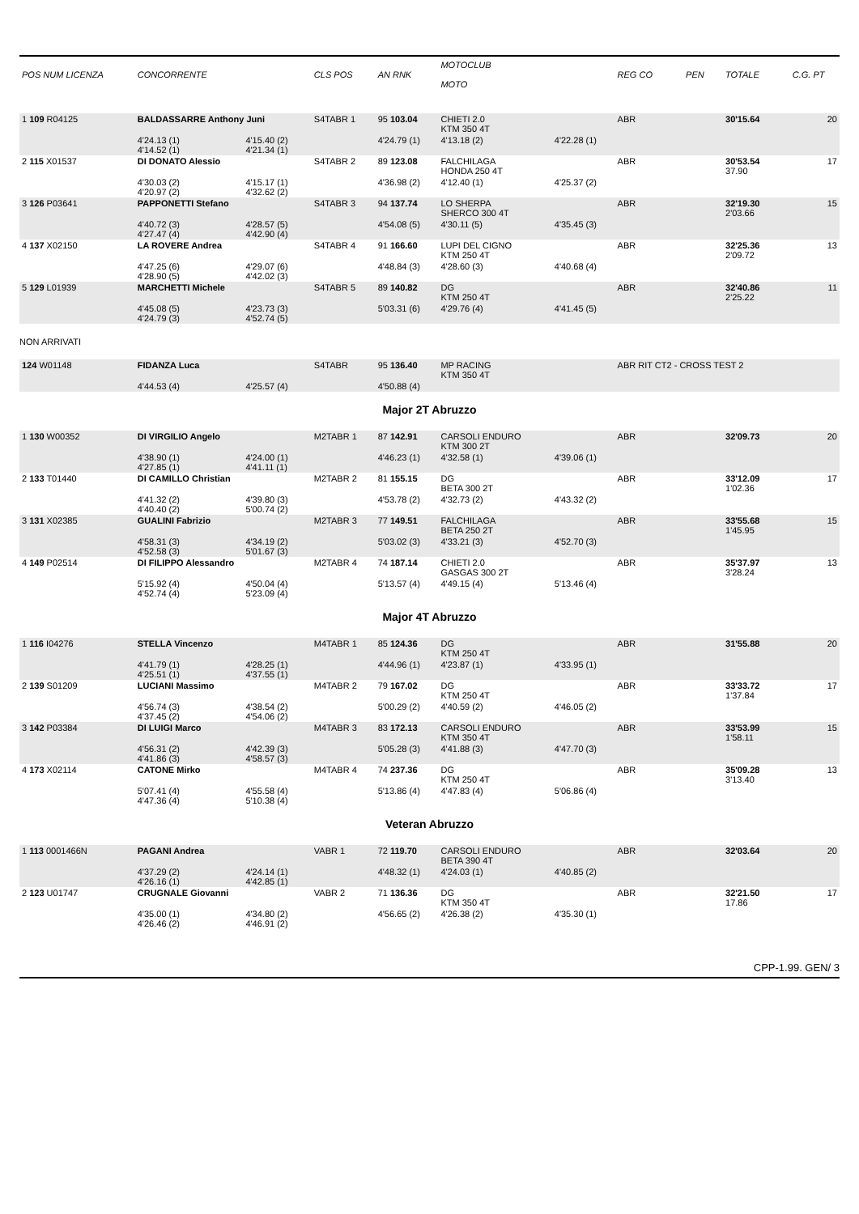| POS NUM LICENZA | CONCORRENTE | | CLS POS | AN RNK | MOTOCLUB MOTO | | REG CO | PEN | TOTALE | C.G. PT |
| --- | --- | --- | --- | --- | --- | --- | --- | --- | --- | --- |
| 1 109 R04125 | BALDASSARRE Anthony Juni | | S4TABR 1 | 95 103.04 | CHIETI 2.0 KTM 350 4T | | ABR | | 30'15.64 | 20 |
| | 4'24.13 (1) 4'14.52 (1) | 4'15.40 (2) 4'21.34 (1) | | 4'24.79 (1) | 4'13.18 (2) | 4'22.28 (1) | | | | |
| 2 115 X01537 | DI DONATO Alessio | | S4TABR 2 | 89 123.08 | FALCHILAGA HONDA 250 4T | | ABR | | 30'53.54 37.90 | 17 |
| | 4'30.03 (2) 4'20.97 (2) | 4'15.17 (1) 4'32.62 (2) | | 4'36.98 (2) | 4'12.40 (1) | 4'25.37 (2) | | | | |
| 3 126 P03641 | PAPPONETTI Stefano | | S4TABR 3 | 94 137.74 | LO SHERPA SHERCO 300 4T | | ABR | | 32'19.30 2'03.66 | 15 |
| | 4'40.72 (3) 4'27.47 (4) | 4'28.57 (5) 4'42.90 (4) | | 4'54.08 (5) | 4'30.11 (5) | 4'35.45 (3) | | | | |
| 4 137 X02150 | LA ROVERE Andrea | | S4TABR 4 | 91 166.60 | LUPI DEL CIGNO KTM 250 4T | | ABR | | 32'25.36 2'09.72 | 13 |
| | 4'47.25 (6) 4'28.90 (5) | 4'29.07 (6) 4'42.02 (3) | | 4'48.84 (3) | 4'28.60 (3) | 4'40.68 (4) | | | | |
| 5 129 L01939 | MARCHETTI Michele | | S4TABR 5 | 89 140.82 | DG KTM 250 4T | | ABR | | 32'40.86 2'25.22 | 11 |
| | 4'45.08 (5) 4'24.79 (3) | 4'23.73 (3) 4'52.74 (5) | | 5'03.31 (6) | 4'29.76 (4) | 4'41.45 (5) | | | | |
| NON ARRIVATI | | | | | | | | | | |
| 124 W01148 | FIDANZA Luca | | S4TABR | 95 136.40 | MP RACING KTM 350 4T | | ABR RIT CT2 - CROSS TEST 2 | | | |
| | 4'44.53 (4) | 4'25.57 (4) | | 4'50.88 (4) | | | | | | |
| Major 2T Abruzzo | | | | | | | | | | |
| 1 130 W00352 | DI VIRGILIO Angelo | | M2TABR 1 | 87 142.91 | CARSOLI ENDURO KTM 300 2T | | ABR | | 32'09.73 | 20 |
| | 4'38.90 (1) 4'27.85 (1) | 4'24.00 (1) 4'41.11 (1) | | 4'46.23 (1) | 4'32.58 (1) | 4'39.06 (1) | | | | |
| 2 133 T01440 | DI CAMILLO Christian | | M2TABR 2 | 81 155.15 | DG BETA 300 2T | | ABR | | 33'12.09 1'02.36 | 17 |
| | 4'41.32 (2) 4'40.40 (2) | 4'39.80 (3) 5'00.74 (2) | | 4'53.78 (2) | 4'32.73 (2) | 4'43.32 (2) | | | | |
| 3 131 X02385 | GUALINI Fabrizio | | M2TABR 3 | 77 149.51 | FALCHILAGA BETA 250 2T | | ABR | | 33'55.68 1'45.95 | 15 |
| | 4'58.31 (3) 4'52.58 (3) | 4'34.19 (2) 5'01.67 (3) | | 5'03.02 (3) | 4'33.21 (3) | 4'52.70 (3) | | | | |
| 4 149 P02514 | DI FILIPPO Alessandro | | M2TABR 4 | 74 187.14 | CHIETI 2.0 GASGAS 300 2T | | ABR | | 35'37.97 3'28.24 | 13 |
| | 5'15.92 (4) 4'52.74 (4) | 4'50.04 (4) 5'23.09 (4) | | 5'13.57 (4) | 4'49.15 (4) | 5'13.46 (4) | | | | |
| Major 4T Abruzzo | | | | | | | | | | |
| 1 116 I04276 | STELLA Vincenzo | | M4TABR 1 | 85 124.36 | DG KTM 250 4T | | ABR | | 31'55.88 | 20 |
| | 4'41.79 (1) 4'25.51 (1) | 4'28.25 (1) 4'37.55 (1) | | 4'44.96 (1) | 4'23.87 (1) | 4'33.95 (1) | | | | |
| 2 139 S01209 | LUCIANI Massimo | | M4TABR 2 | 79 167.02 | DG KTM 250 4T | | ABR | | 33'33.72 1'37.84 | 17 |
| | 4'56.74 (3) 4'37.45 (2) | 4'38.54 (2) 4'54.06 (2) | | 5'00.29 (2) | 4'40.59 (2) | 4'46.05 (2) | | | | |
| 3 142 P03384 | DI LUIGI Marco | | M4TABR 3 | 83 172.13 | CARSOLI ENDURO KTM 350 4T | | ABR | | 33'53.99 1'58.11 | 15 |
| | 4'56.31 (2) 4'41.86 (3) | 4'42.39 (3) 4'58.57 (3) | | 5'05.28 (3) | 4'41.88 (3) | 4'47.70 (3) | | | | |
| 4 173 X02114 | CATONE Mirko | | M4TABR 4 | 74 237.36 | DG KTM 250 4T | | ABR | | 35'09.28 3'13.40 | 13 |
| | 5'07.41 (4) 4'47.36 (4) | 4'55.58 (4) 5'10.38 (4) | | 5'13.86 (4) | 4'47.83 (4) | 5'06.86 (4) | | | | |
| Veteran Abruzzo | | | | | | | | | | |
| 1 113 0001466N | PAGANI Andrea | | VABR 1 | 72 119.70 | CARSOLI ENDURO BETA 390 4T | | ABR | | 32'03.64 | 20 |
| | 4'37.29 (2) 4'26.16 (1) | 4'24.14 (1) 4'42.85 (1) | | 4'48.32 (1) | 4'24.03 (1) | 4'40.85 (2) | | | | |
| 2 123 U01747 | CRUGNALE Giovanni | | VABR 2 | 71 136.36 | DG KTM 350 4T | | ABR | | 32'21.50 17.86 | 17 |
| | 4'35.00 (1) 4'26.46 (2) | 4'34.80 (2) 4'46.91 (2) | | 4'56.65 (2) | 4'26.38 (2) | 4'35.30 (1) | | | | |
CPP-1.99. GEN/ 3